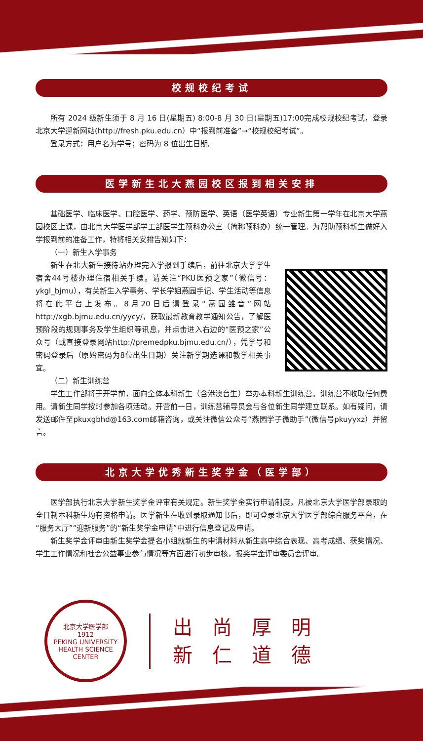校规校纪考试
所有 2024 级新生须于 8 月 16 日(星期五) 8:00-8 月 30 日(星期五)17:00完成校规校纪考试，登录北京大学迎新网站(http://fresh.pku.edu.cn）中“报到前准备”→“校规校纪考试”。
登录方式：用户名为学号；密码为 8 位出生日期。
医学新生北大燕园校区报到相关安排
基础医学、临床医学、口腔医学、药学、预防医学、英语（医学英语）专业新生第一学年在北京大学燕园校区上课，由北京大学医学部学工部医学生预科办公室（简称预科办）统一管理。为帮助预科新生做好入学报到前的准备工作，特将相关安排告知如下：
（一）新生入学事务
新生在北大新生接待站办理完入学报到手续后，前往北京大学学生宿舍44号楼办理住宿相关手续。请关注“PKU医预之家”（微信号：ykgl_bjmu），有关新生入学事务、学长学姐燕园手记、学生活动等信息将在此平台上发布。8月20日后请登录“燕园雏音”网站http://xgb.bjmu.edu.cn/yycy/，获取最新教育教学通知公告，了解医预阶段的规则事务及学生组织等讯息，并点击进入右边的“医预之家”公众号（或直接登录网站http://premedpku.bjmu.edu.cn/），凭学号和密码登录后（原始密码为8位出生日期）关注新学期选课和教学相关事宜。
（二）新生训练营
学生工作部将于开学前，面向全体本科新生（含港澳台生）举办本科新生训练营。训练营不收取任何费用。请新生同学按时参加各项活动。开营前一日，训练营辅导员会与各位新生同学建立联系。如有疑问，请发送邮件至pkuxgbhd@163.com邮箱咨询，或关注微信公众号“燕园学子微助手”(微信号pkuyyxz）并留言。
北京大学优秀新生奖学金（医学部）
医学部执行北京大学新生奖学金评审有关规定。新生奖学金实行申请制度，凡被北京大学医学部录取的全日制本科新生均有资格申请。医学新生在收到录取通知书后，即可登录北京大学医学部综合服务平台，在“服务大厅”“迎新服务”的“新生奖学金申请”中进行信息登记及申请。
新生奖学金评审由新生奖学金提名小组就新生的申请材料从新生高中综合表现、高考成绩、获奖情况、学生工作情况和社会公益事业参与情况等方面进行初步审核，报奖学金评审委员会评审。
北京大学医学部
1912
PEKING UNIVERSITY HEALTH SCIENCE CENTER
出尚厚明
新仁道德